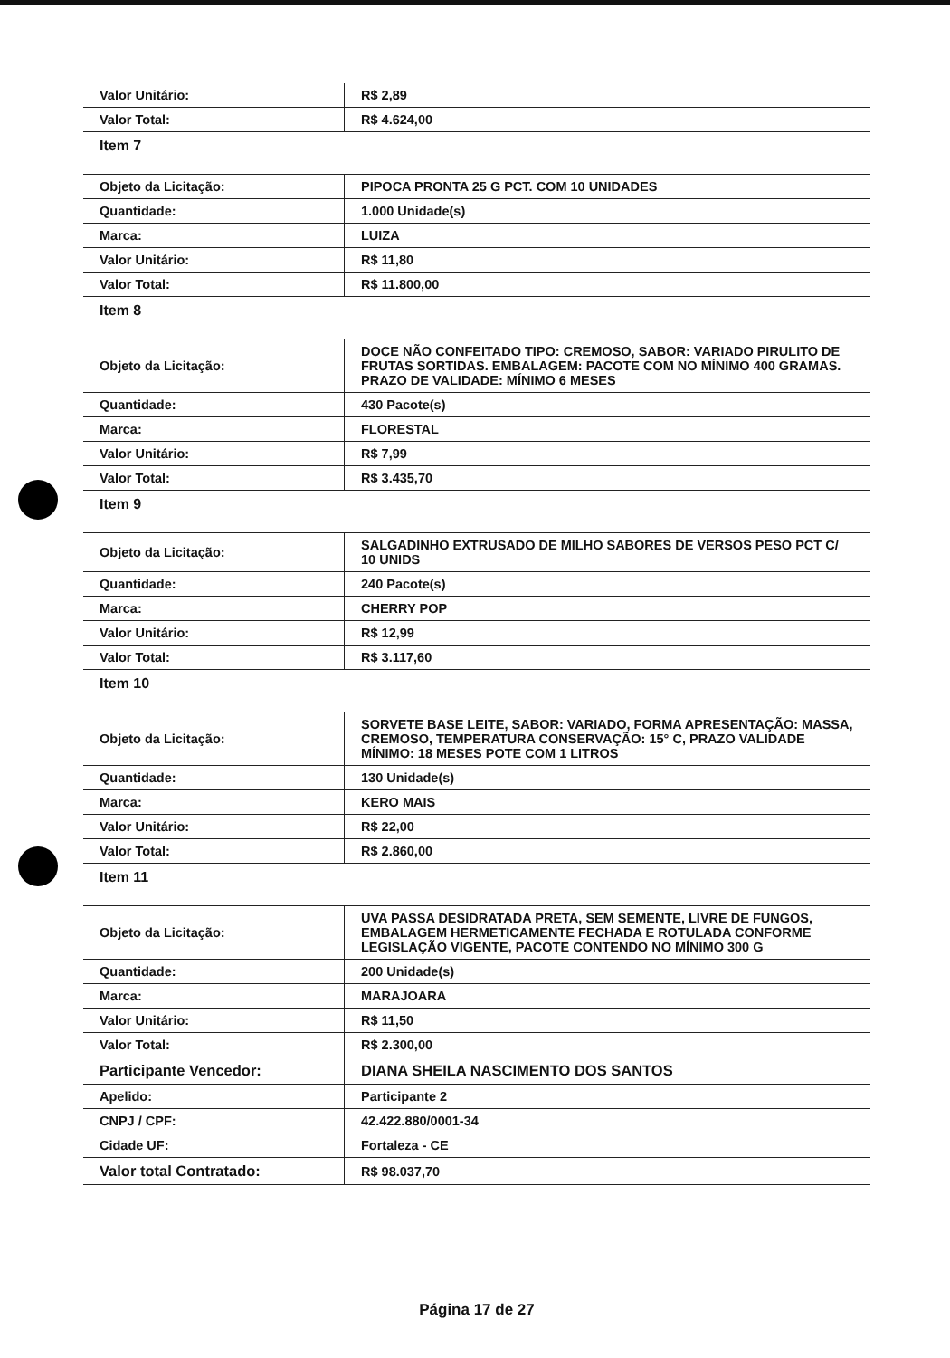| Valor Unitário: | R$ 2,89 |
| Valor Total: | R$ 4.624,00 |
| Item 7 | |
| Objeto da Licitação: | PIPOCA PRONTA 25 G PCT. COM 10 UNIDADES |
| Quantidade: | 1.000 Unidade(s) |
| Marca: | LUIZA |
| Valor Unitário: | R$ 11,80 |
| Valor Total: | R$ 11.800,00 |
| Item 8 | |
| Objeto da Licitação: | DOCE NÃO CONFEITADO TIPO: CREMOSO, SABOR: VARIADO PIRULITO DE FRUTAS SORTIDAS. EMBALAGEM: PACOTE COM NO MÍNIMO 400 GRAMAS. PRAZO DE VALIDADE: MÍNIMO 6 MESES |
| Quantidade: | 430 Pacote(s) |
| Marca: | FLORESTAL |
| Valor Unitário: | R$ 7,99 |
| Valor Total: | R$ 3.435,70 |
| Item 9 | |
| Objeto da Licitação: | SALGADINHO EXTRUSADO DE MILHO SABORES DE VERSOS PESO PCT C/ 10 UNIDS |
| Quantidade: | 240 Pacote(s) |
| Marca: | CHERRY POP |
| Valor Unitário: | R$ 12,99 |
| Valor Total: | R$ 3.117,60 |
| Item 10 | |
| Objeto da Licitação: | SORVETE BASE LEITE, SABOR: VARIADO, FORMA APRESENTAÇÃO: MASSA, CREMOSO, TEMPERATURA CONSERVAÇÃO: 15° C, PRAZO VALIDADE MÍNIMO: 18 MESES POTE COM 1 LITROS |
| Quantidade: | 130 Unidade(s) |
| Marca: | KERO MAIS |
| Valor Unitário: | R$ 22,00 |
| Valor Total: | R$ 2.860,00 |
| Item 11 | |
| Objeto da Licitação: | UVA PASSA DESIDRATADA PRETA, SEM SEMENTE, LIVRE DE FUNGOS, EMBALAGEM HERMETICAMENTE FECHADA E ROTULADA CONFORME LEGISLAÇÃO VIGENTE, PACOTE CONTENDO NO MÍNIMO 300 G |
| Quantidade: | 200 Unidade(s) |
| Marca: | MARAJOARA |
| Valor Unitário: | R$ 11,50 |
| Valor Total: | R$ 2.300,00 |
| Participante Vencedor: | DIANA SHEILA NASCIMENTO DOS SANTOS |
| Apelido: | Participante 2 |
| CNPJ / CPF: | 42.422.880/0001-34 |
| Cidade UF: | Fortaleza - CE |
| Valor total Contratado: | R$ 98.037,70 |
Página 17 de 27